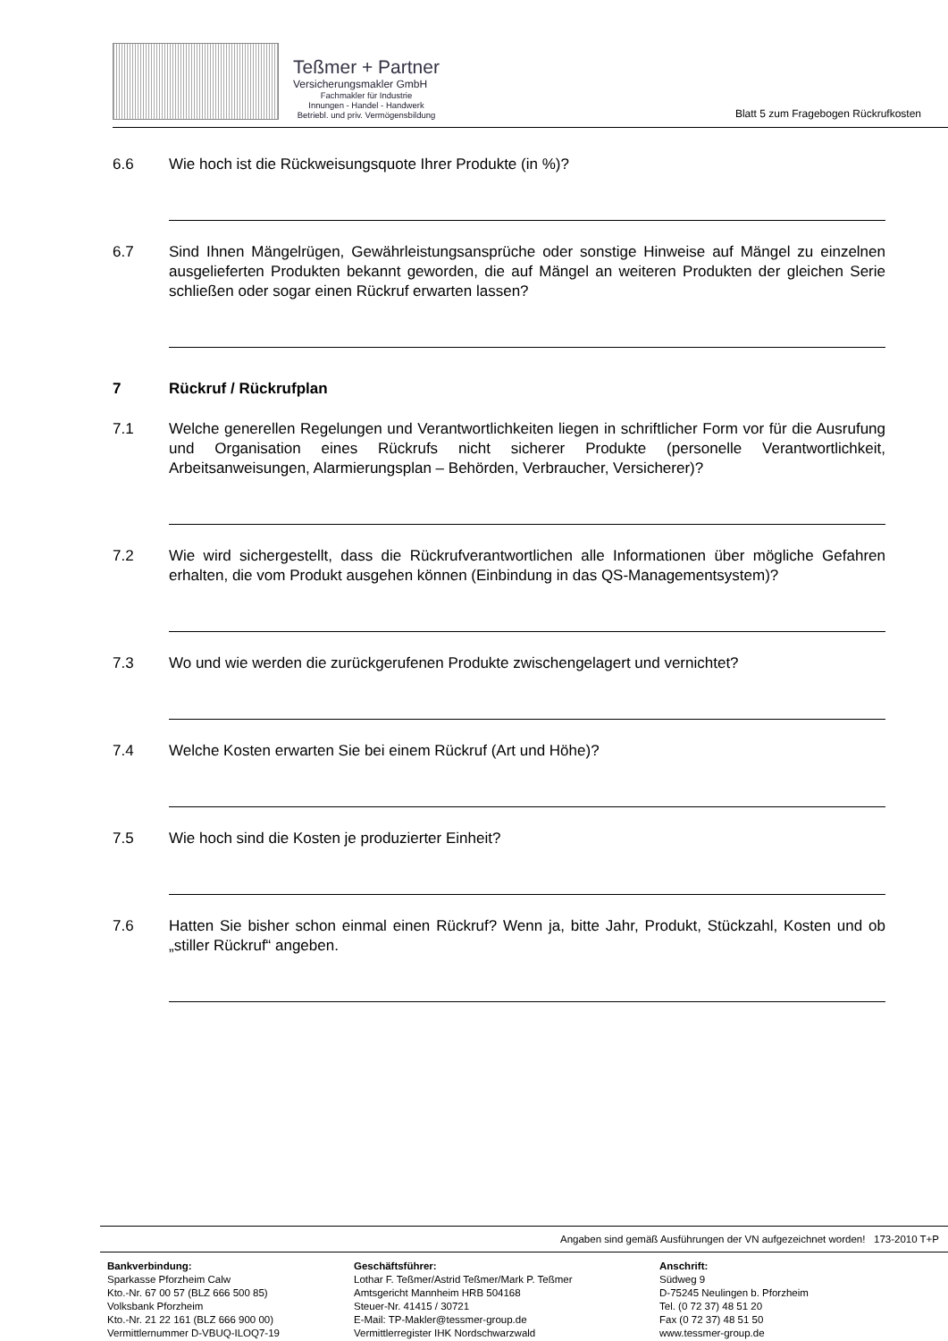Teßmer + Partner
Versicherungsmakler GmbH
Fachmakler für Industrie
Innungen - Handel - Handwerk
Betriebl. und priv. Vermögensbildung
Blatt 5 zum Fragebogen Rückrufkosten
6.6 Wie hoch ist die Rückweisungsquote Ihrer Produkte (in %)?
6.7 Sind Ihnen Mängelrügen, Gewährleistungsansprüche oder sonstige Hinweise auf Mängel zu einzelnen ausgelieferten Produkten bekannt geworden, die auf Mängel an weiteren Produkten der gleichen Serie schließen oder sogar einen Rückruf erwarten lassen?
7 Rückruf / Rückrufplan
7.1 Welche generellen Regelungen und Verantwortlichkeiten liegen in schriftlicher Form vor für die Ausrufung und Organisation eines Rückrufs nicht sicherer Produkte (personelle Verantwortlichkeit, Arbeitsanweisungen, Alarmierungsplan – Behörden, Verbraucher, Versicherer)?
7.2 Wie wird sichergestellt, dass die Rückrufverantwortlichen alle Informationen über mögliche Gefahren erhalten, die vom Produkt ausgehen können (Einbindung in das QS-Managementsystem)?
7.3 Wo und wie werden die zurückgerufenen Produkte zwischengelagert und vernichtet?
7.4 Welche Kosten erwarten Sie bei einem Rückruf (Art und Höhe)?
7.5 Wie hoch sind die Kosten je produzierter Einheit?
7.6 Hatten Sie bisher schon einmal einen Rückruf? Wenn ja, bitte Jahr, Produkt, Stückzahl, Kosten und ob „stiller Rückruf“ angeben.
Angaben sind gemäß Ausführungen der VN aufgezeichnet worden! 173-2010 T+P
Bankverbindung:
Sparkasse Pforzheim Calw
Kto.-Nr. 67 00 57 (BLZ 666 500 85)
Volksbank Pforzheim
Kto.-Nr. 21 22 161 (BLZ 666 900 00)
Vermittlernummer D-VBUQ-ILOQ7-19
Geschäftsführer:
Lothar F. Teßmer/Astrid Teßmer/Mark P. Teßmer
Amtsgericht Mannheim HRB 504168
Steuer-Nr. 41415 / 30721
E-Mail: TP-Makler@tessmer-group.de
Vermittlerregister IHK Nordschwarzwald
Anschrift:
Südweg 9
D-75245 Neulingen b. Pforzheim
Tel. (0 72 37) 48 51 20
Fax (0 72 37) 48 51 50
www.tessmer-group.de